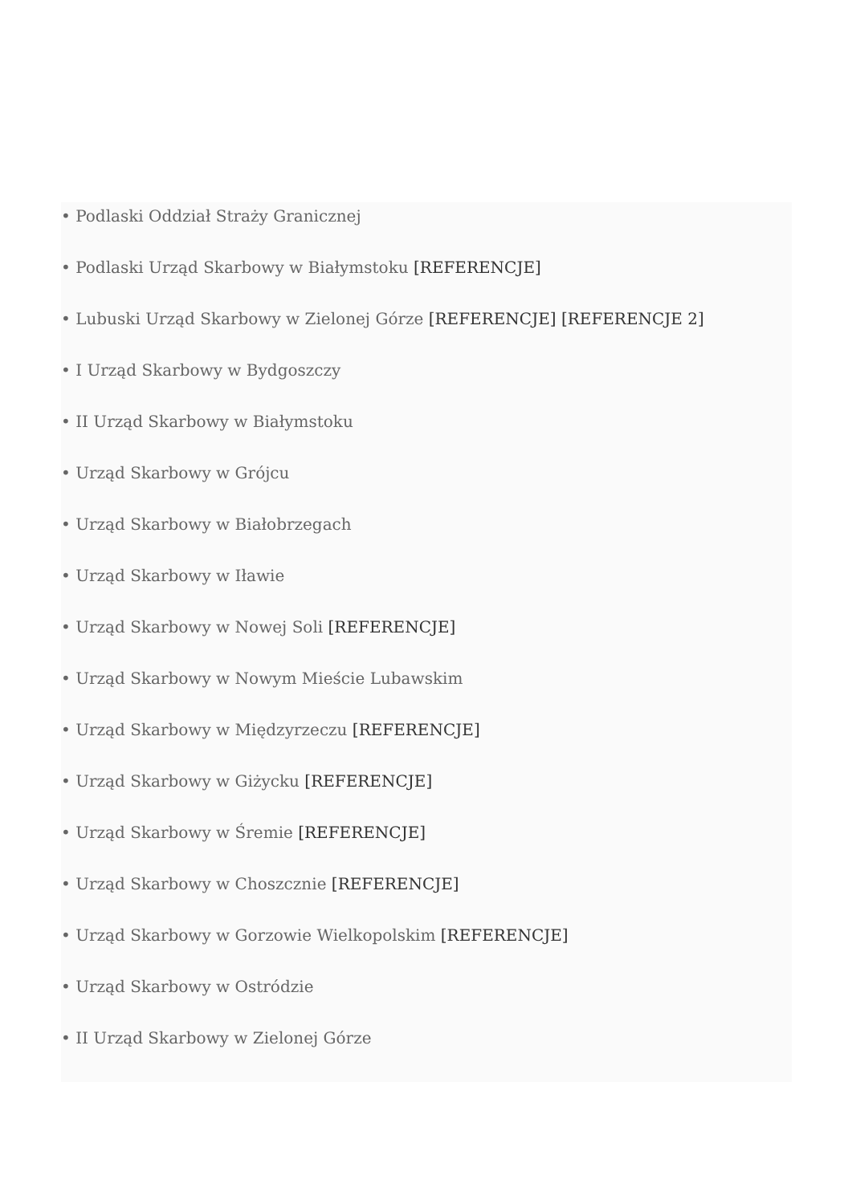• Podlaski Oddział Straży Granicznej
• Podlaski Urząd Skarbowy w Białymstoku [REFERENCJE]
• Lubuski Urząd Skarbowy w Zielonej Górze [REFERENCJE] [REFERENCJE 2]
• I Urząd Skarbowy w Bydgoszczy
• II Urząd Skarbowy w Białymstoku
• Urząd Skarbowy w Grójcu
• Urząd Skarbowy w Białobrzegach
• Urząd Skarbowy w Iławie
• Urząd Skarbowy w Nowej Soli [REFERENCJE]
• Urząd Skarbowy w Nowym Mieście Lubawskim
• Urząd Skarbowy w Międzyrzeczu [REFERENCJE]
• Urząd Skarbowy w Giżycku [REFERENCJE]
• Urząd Skarbowy w Śremie [REFERENCJE]
• Urząd Skarbowy w Choszcznie [REFERENCJE]
• Urząd Skarbowy w Gorzowie Wielkopolskim [REFERENCJE]
• Urząd Skarbowy w Ostródzie
• II Urząd Skarbowy w Zielonej Górze